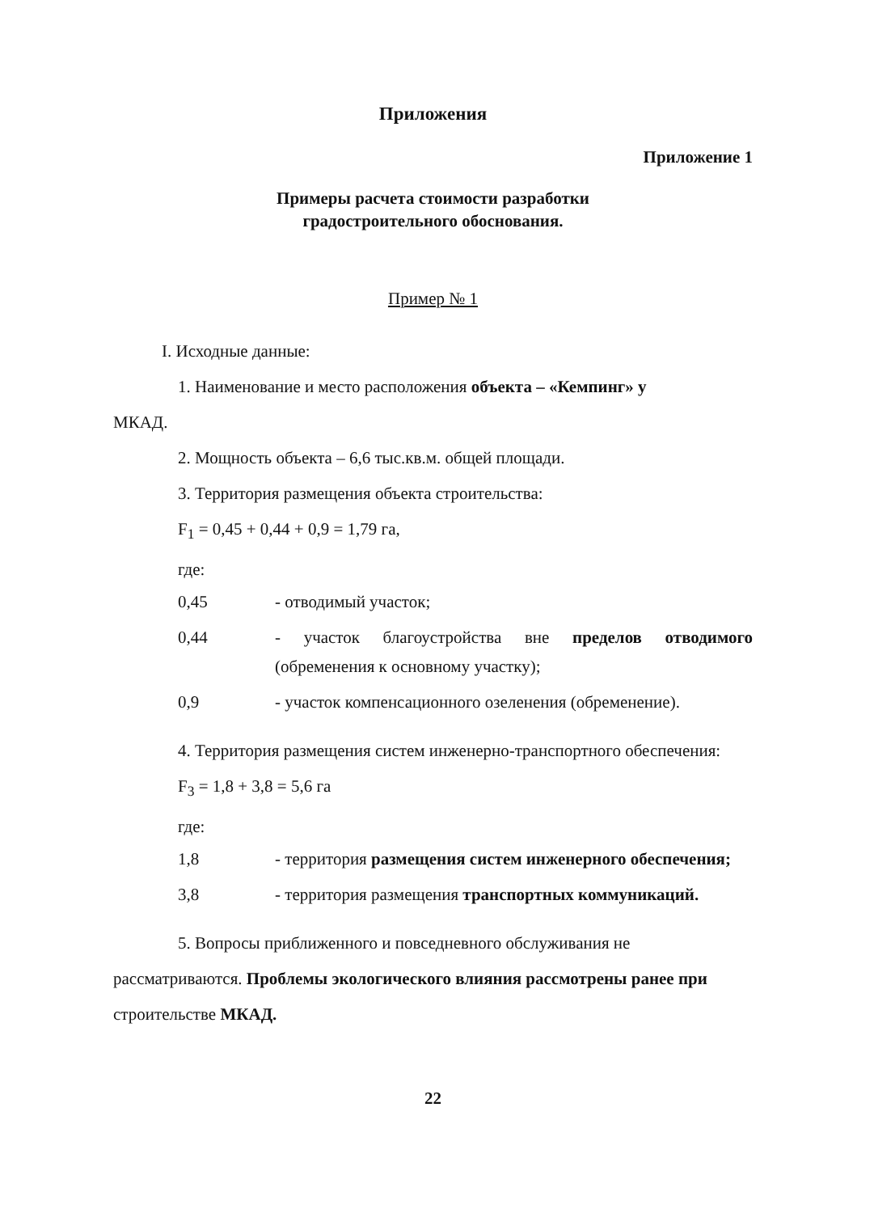Приложения
Приложение 1
Примеры расчета стоимости разработки
градостроительного обоснования.
Пример № 1
I. Исходные данные:
1. Наименование и место расположения объекта – «Кемпинг» у
МКАД.
2. Мощность объекта – 6,6 тыс.кв.м. общей площади.
3. Территория размещения объекта строительства:
F<sub>1</sub> = 0,45 + 0,44 + 0,9 = 1,79 га,
где:
0,45 - отводимый участок;
0,44 - участок благоустройства вне пределов отводимого (обременения к основному участку);
0,9 - участок компенсационного озеленения (обременение).
4. Территория размещения систем инженерно-транспортного обеспечения:
F<sub>3</sub> = 1,8 + 3,8 = 5,6 га
где:
1,8 - территория размещения систем инженерного обеспечения;
3,8 - территория размещения транспортных коммуникаций.
5. Вопросы приближенного и повседневного обслуживания не рассматриваются. Проблемы экологического влияния рассмотрены ранее при строительстве МКАД.
22